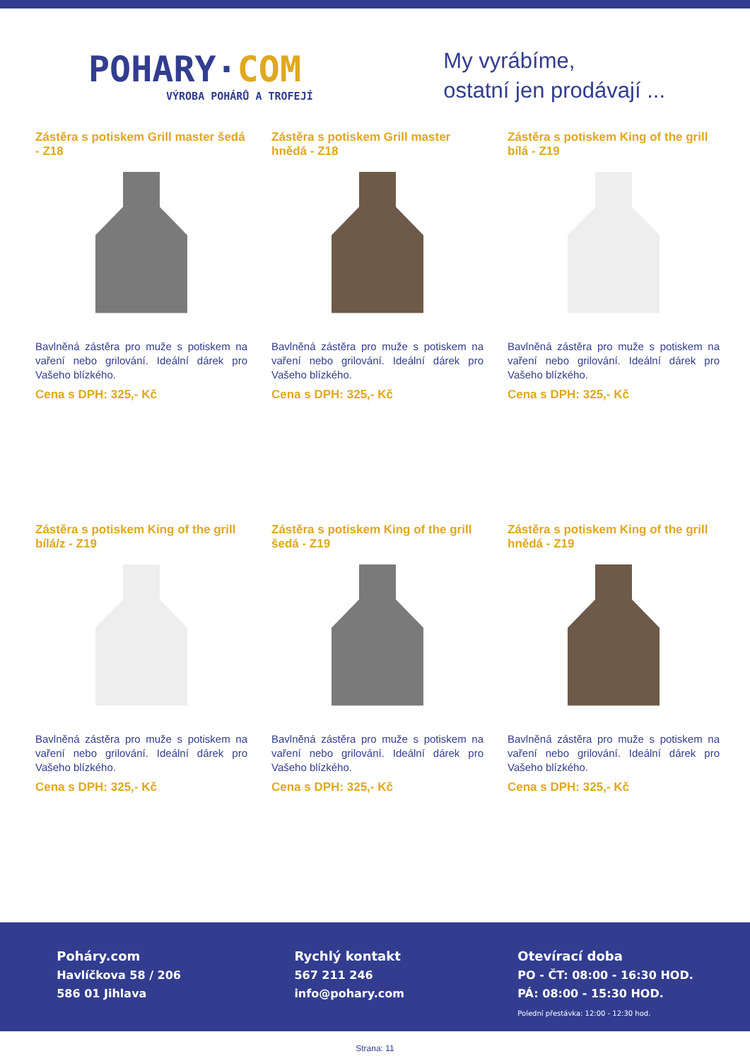POHARY·COM
VÝROBA POHÁRŮ A TROFEJÍ
My vyrábíme,
ostatní jen prodávají ...
Zástěra s potiskem Grill master šedá - Z18
Bavlněná zástěra pro muže s potiskem na vaření nebo grilování. Ideální dárek pro Vašeho blízkého.
Cena s DPH: 325,- Kč
Zástěra s potiskem Grill master hnědá - Z18
Bavlněná zástěra pro muže s potiskem na vaření nebo grilování. Ideální dárek pro Vašeho blízkého.
Cena s DPH: 325,- Kč
Zástěra s potiskem King of the grill bílá - Z19
Bavlněná zástěra pro muže s potiskem na vaření nebo grilování. Ideální dárek pro Vašeho blízkého.
Cena s DPH: 325,- Kč
Zástěra s potiskem King of the grill bílá/z - Z19
Bavlněná zástěra pro muže s potiskem na vaření nebo grilování. Ideální dárek pro Vašeho blízkého.
Cena s DPH: 325,- Kč
Zástěra s potiskem King of the grill šedá - Z19
Bavlněná zástěra pro muže s potiskem na vaření nebo grilování. Ideální dárek pro Vašeho blízkého.
Cena s DPH: 325,- Kč
Zástěra s potiskem King of the grill hnědá - Z19
Bavlněná zástěra pro muže s potiskem na vaření nebo grilování. Ideální dárek pro Vašeho blízkého.
Cena s DPH: 325,- Kč
Poháry.com
Havlíčkova 58 / 206
586 01 Jihlava
Rychlý kontakt
567 211 246
info@pohary.com
Otevírací doba
PO - ČT: 08:00 - 16:30 HOD.
PÁ: 08:00 - 15:30 HOD.
Polední přestávka: 12:00 - 12:30 hod.
Strana: 11